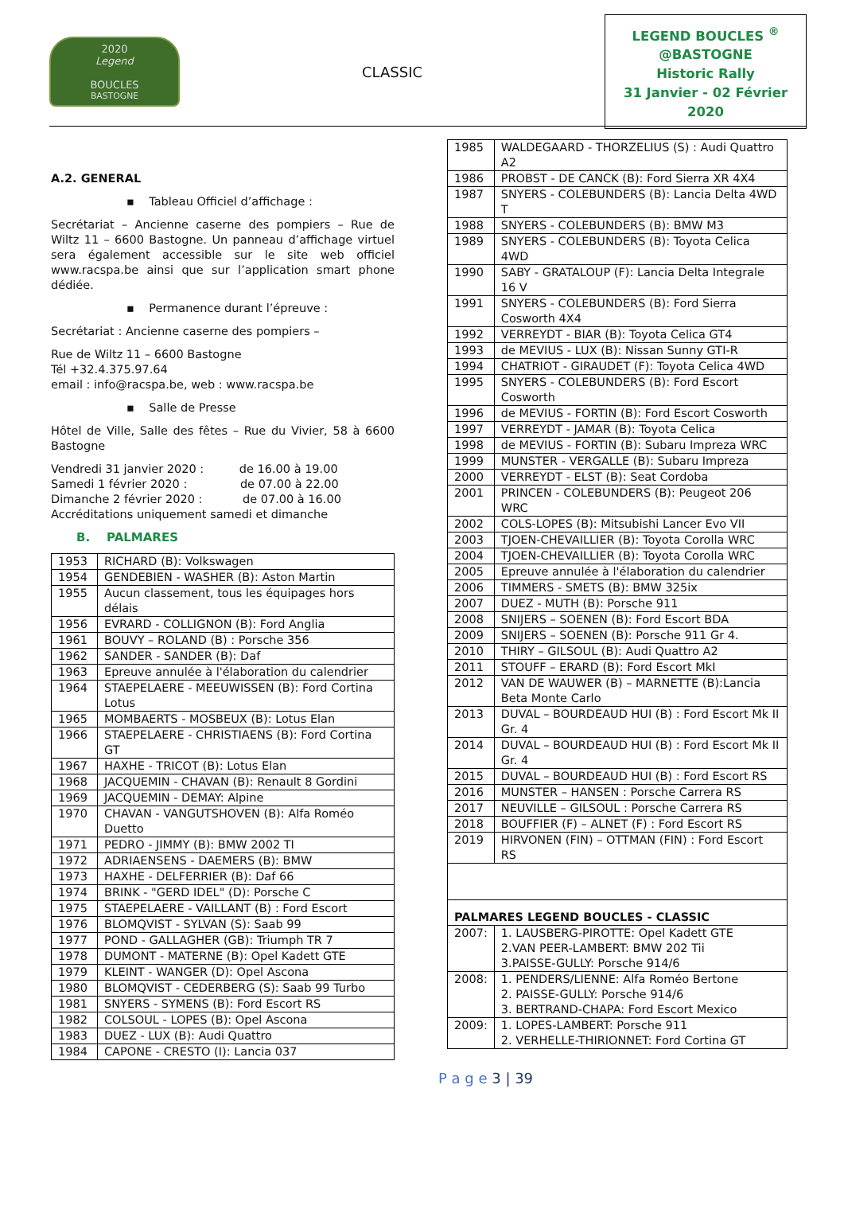2020
Legend
BOUCLES
BASTOGNE
CLASSIC
LEGEND BOUCLES <sup>®</sup>
@BASTOGNE
Historic Rally
31 Janvier - 02 Février 2020
A.2. GENERAL
▪ Tableau Officiel d’affichage :
Secrétariat – Ancienne caserne des pompiers – Rue de Wiltz 11 – 6600 Bastogne. Un panneau d’affichage virtuel sera également accessible sur le site web officiel www.racspa.be ainsi que sur l’application smart phone dédiée.
▪ Permanence durant l’épreuve :
Secrétariat : Ancienne caserne des pompiers –
Rue de Wiltz 11 – 6600 Bastogne
Tél +32.4.375.97.64
email : info@racspa.be, web : www.racspa.be
▪ Salle de Presse
Hôtel de Ville, Salle des fêtes – Rue du Vivier, 58 à 6600 Bastogne
Vendredi 31 janvier 2020 : de 16.00 à 19.00
Samedi 1 février 2020 : de 07.00 à 22.00
Dimanche 2 février 2020 : de 07.00 à 16.00
Accréditations uniquement samedi et dimanche
B. PALMARES
| 1953 | RICHARD (B): Volkswagen |
| 1954 | GENDEBIEN - WASHER (B): Aston Martin |
| 1955 | Aucun classement, tous les équipages hors délais |
| 1956 | EVRARD - COLLIGNON (B): Ford Anglia |
| 1961 | BOUVY – ROLAND (B) : Porsche 356 |
| 1962 | SANDER - SANDER (B): Daf |
| 1963 | Epreuve annulée à l'élaboration du calendrier |
| 1964 | STAEPELAERE - MEEUWISSEN (B): Ford Cortina Lotus |
| 1965 | MOMBAERTS - MOSBEUX (B): Lotus Elan |
| 1966 | STAEPELAERE - CHRISTIAENS (B): Ford Cortina GT |
| 1967 | HAXHE - TRICOT (B): Lotus Elan |
| 1968 | JACQUEMIN - CHAVAN (B): Renault 8 Gordini |
| 1969 | JACQUEMIN - DEMAY: Alpine |
| 1970 | CHAVAN - VANGUTSHOVEN (B): Alfa Roméo Duetto |
| 1971 | PEDRO - JIMMY (B): BMW 2002 TI |
| 1972 | ADRIAENSENS - DAEMERS (B): BMW |
| 1973 | HAXHE - DELFERRIER (B): Daf 66 |
| 1974 | BRINK - "GERD IDEL" (D): Porsche C |
| 1975 | STAEPELAERE - VAILLANT (B) : Ford Escort |
| 1976 | BLOMQVIST - SYLVAN (S): Saab 99 |
| 1977 | POND - GALLAGHER (GB): Triumph TR 7 |
| 1978 | DUMONT - MATERNE (B): Opel Kadett GTE |
| 1979 | KLEINT - WANGER (D): Opel Ascona |
| 1980 | BLOMQVIST - CEDERBERG (S): Saab 99 Turbo |
| 1981 | SNYERS - SYMENS (B): Ford Escort RS |
| 1982 | COLSOUL - LOPES (B): Opel Ascona |
| 1983 | DUEZ - LUX (B): Audi Quattro |
| 1984 | CAPONE - CRESTO (I): Lancia 037 |
| 1985 | WALDEGAARD - THORZELIUS (S) : Audi Quattro A2 |
| 1986 | PROBST - DE CANCK (B): Ford Sierra XR 4X4 |
| 1987 | SNYERS - COLEBUNDERS (B): Lancia Delta 4WD T |
| 1988 | SNYERS - COLEBUNDERS (B): BMW M3 |
| 1989 | SNYERS - COLEBUNDERS (B): Toyota Celica 4WD |
| 1990 | SABY - GRATALOUP (F): Lancia Delta Integrale 16 V |
| 1991 | SNYERS - COLEBUNDERS (B): Ford Sierra Cosworth 4X4 |
| 1992 | VERREYDT - BIAR (B): Toyota Celica GT4 |
| 1993 | de MEVIUS - LUX (B): Nissan Sunny GTI-R |
| 1994 | CHATRIOT - GIRAUDET (F): Toyota Celica 4WD |
| 1995 | SNYERS - COLEBUNDERS (B): Ford Escort Cosworth |
| 1996 | de MEVIUS - FORTIN (B): Ford Escort Cosworth |
| 1997 | VERREYDT - JAMAR (B): Toyota Celica |
| 1998 | de MEVIUS - FORTIN (B): Subaru Impreza WRC |
| 1999 | MUNSTER - VERGALLE (B): Subaru Impreza |
| 2000 | VERREYDT - ELST (B): Seat Cordoba |
| 2001 | PRINCEN - COLEBUNDERS (B): Peugeot 206 WRC |
| 2002 | COLS-LOPES (B): Mitsubishi Lancer Evo VII |
| 2003 | TJOEN-CHEVAILLIER (B): Toyota Corolla WRC |
| 2004 | TJOEN-CHEVAILLIER (B): Toyota Corolla WRC |
| 2005 | Epreuve annulée à l'élaboration du calendrier |
| 2006 | TIMMERS - SMETS (B): BMW 325ix |
| 2007 | DUEZ - MUTH (B): Porsche 911 |
| 2008 | SNIJERS – SOENEN (B): Ford Escort BDA |
| 2009 | SNIJERS – SOENEN (B): Porsche 911 Gr 4. |
| 2010 | THIRY – GILSOUL (B): Audi Quattro A2 |
| 2011 | STOUFF – ERARD (B): Ford Escort MkI |
| 2012 | VAN DE WAUWER (B) – MARNETTE (B):Lancia Beta Monte Carlo |
| 2013 | DUVAL – BOURDEAUD HUI (B) : Ford Escort Mk II Gr. 4 |
| 2014 | DUVAL – BOURDEAUD HUI (B) : Ford Escort Mk II Gr. 4 |
| 2015 | DUVAL – BOURDEAUD HUI (B) : Ford Escort RS |
| 2016 | MUNSTER – HANSEN : Porsche Carrera RS |
| 2017 | NEUVILLE – GILSOUL : Porsche Carrera RS |
| 2018 | BOUFFIER (F) – ALNET (F) : Ford Escort RS |
| 2019 | HIRVONEN (FIN) – OTTMAN (FIN) : Ford Escort RS |
| PALMARES LEGEND BOUCLES - CLASSIC | |
| 2007: | 1. LAUSBERG-PIROTTE: Opel Kadett GTE 2.VAN PEER-LAMBERT: BMW 202 Tii 3.PAISSE-GULLY: Porsche 914/6 |
| 2008: | 1. PENDERS/LIENNE: Alfa Roméo Bertone 2. PAISSE-GULLY: Porsche 914/6 3. BERTRAND-CHAPA: Ford Escort Mexico |
| 2009: | 1. LOPES-LAMBERT: Porsche 911 2. VERHELLE-THIRIONNET: Ford Cortina GT |
P a g e 3 | 39